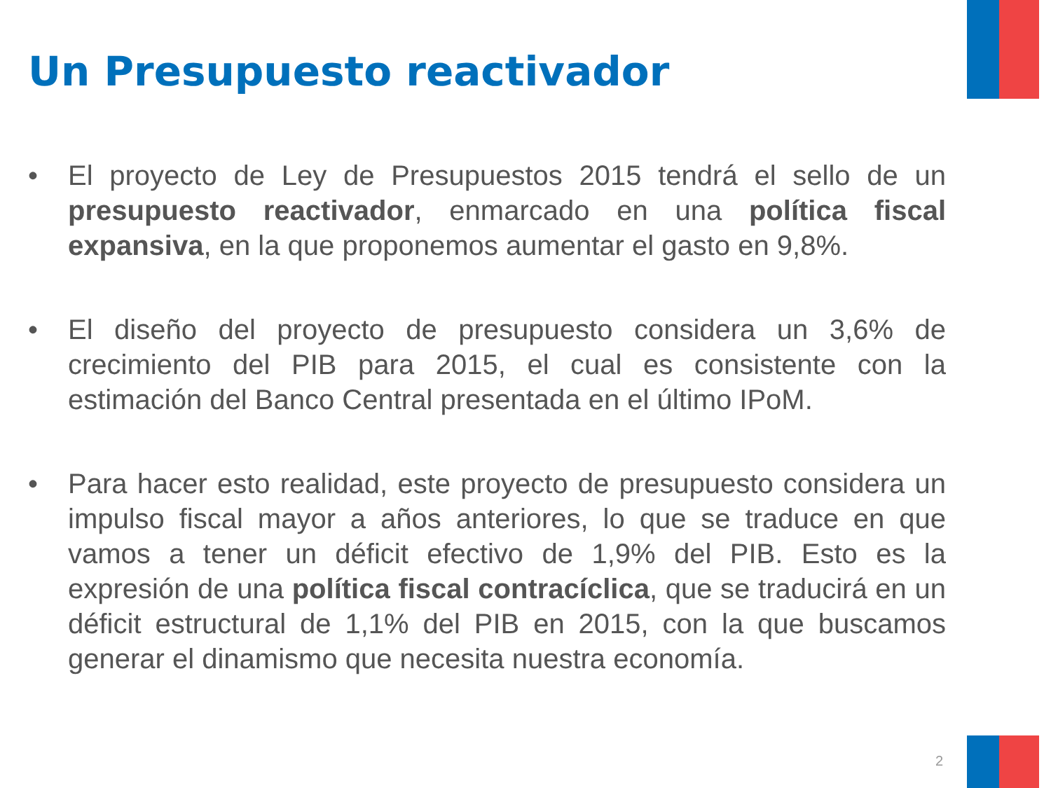Un Presupuesto reactivador
• El proyecto de Ley de Presupuestos 2015 tendrá el sello de un presupuesto reactivador, enmarcado en una política fiscal expansiva, en la que proponemos aumentar el gasto en 9,8%.
• El diseño del proyecto de presupuesto considera un 3,6% de crecimiento del PIB para 2015, el cual es consistente con la estimación del Banco Central presentada en el último IPoM.
• Para hacer esto realidad, este proyecto de presupuesto considera un impulso fiscal mayor a años anteriores, lo que se traduce en que vamos a tener un déficit efectivo de 1,9% del PIB. Esto es la expresión de una política fiscal contracíclica, que se traducirá en un déficit estructural de 1,1% del PIB en 2015, con la que buscamos generar el dinamismo que necesita nuestra economía.
2